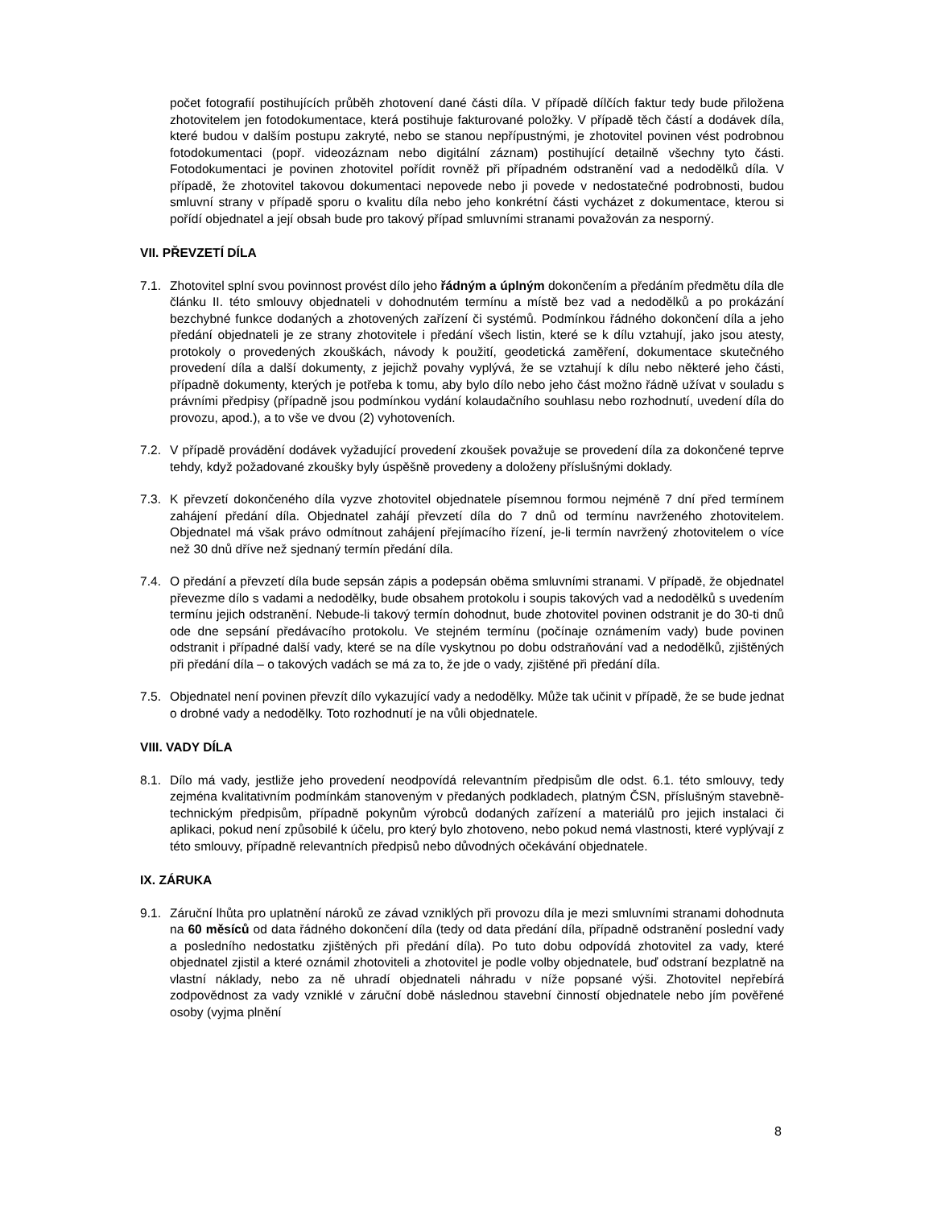počet fotografií postihujících průběh zhotovení dané části díla. V případě dílčích faktur tedy bude přiložena zhotovitelem jen fotodokumentace, která postihuje fakturované položky. V případě těch částí a dodávek díla, které budou v dalším postupu zakryté, nebo se stanou nepřípustnými, je zhotovitel povinen vést podrobnou fotodokumentaci (popř. videozáznam nebo digitální záznam) postihující detailně všechny tyto části. Fotodokumentaci je povinen zhotovitel pořídit rovněž při případném odstranění vad a nedodělků díla. V případě, že zhotovitel takovou dokumentaci nepovede nebo ji povede v nedostatečné podrobnosti, budou smluvní strany v případě sporu o kvalitu díla nebo jeho konkrétní části vycházet z dokumentace, kterou si pořídí objednatel a její obsah bude pro takový případ smluvními stranami považován za nesporný.
VII. PŘEVZETÍ DÍLA
7.1.
Zhotovitel splní svou povinnost provést dílo jeho řádným a úplným dokončením a předáním předmětu díla dle článku II. této smlouvy objednateli v dohodnutém termínu a místě bez vad a nedodělků a po prokázání bezchybné funkce dodaných a zhotovených zařízení či systémů. Podmínkou řádného dokončení díla a jeho předání objednateli je ze strany zhotovitele i předání všech listin, které se k dílu vztahují, jako jsou atesty, protokoly o provedených zkouškách, návody k použití, geodetická zaměření, dokumentace skutečného provedení díla a další dokumenty, z jejichž povahy vyplývá, že se vztahují k dílu nebo některé jeho části, případně dokumenty, kterých je potřeba k tomu, aby bylo dílo nebo jeho část možno řádně užívat v souladu s právními předpisy (případně jsou podmínkou vydání kolaudačního souhlasu nebo rozhodnutí, uvedení díla do provozu, apod.), a to vše ve dvou (2) vyhotoveních.
7.2.
V případě provádění dodávek vyžadující provedení zkoušek považuje se provedení díla za dokončené teprve tehdy, když požadované zkoušky byly úspěšně provedeny a doloženy příslušnými doklady.
7.3.
K převzetí dokončeného díla vyzve zhotovitel objednatele písemnou formou nejméně 7 dní před termínem zahájení předání díla. Objednatel zahájí převzetí díla do 7 dnů od termínu navrženého zhotovitelem. Objednatel má však právo odmítnout zahájení přejímacího řízení, je-li termín navržený zhotovitelem o více než 30 dnů dříve než sjednaný termín předání díla.
7.4.
O předání a převzetí díla bude sepsán zápis a podepsán oběma smluvními stranami. V případě, že objednatel převezme dílo s vadami a nedodělky, bude obsahem protokolu i soupis takových vad a nedodělků s uvedením termínu jejich odstranění. Nebude-li takový termín dohodnut, bude zhotovitel povinen odstranit je do 30-ti dnů ode dne sepsání předávacího protokolu. Ve stejném termínu (počínaje oznámením vady) bude povinen odstranit i případné další vady, které se na díle vyskytnou po dobu odstraňování vad a nedodělků, zjištěných při předání díla – o takových vadách se má za to, že jde o vady, zjištěné při předání díla.
7.5.
Objednatel není povinen převzít dílo vykazující vady a nedodělky. Může tak učinit v případě, že se bude jednat o drobné vady a nedodělky. Toto rozhodnutí je na vůli objednatele.
VIII. VADY DÍLA
8.1.
Dílo má vady, jestliže jeho provedení neodpovídá relevantním předpisům dle odst. 6.1. této smlouvy, tedy zejména kvalitativním podmínkám stanoveným v předaných podkladech, platným ČSN, příslušným stavebně-technickým předpisům, případně pokynům výrobců dodaných zařízení a materiálů pro jejich instalaci či aplikaci, pokud není způsobilé k účelu, pro který bylo zhotoveno, nebo pokud nemá vlastnosti, které vyplývají z této smlouvy, případně relevantních předpisů nebo důvodných očekávání objednatele.
IX. ZÁRUKA
9.1.
Záruční lhůta pro uplatnění nároků ze závad vzniklých při provozu díla je mezi smluvními stranami dohodnuta na 60 měsíců od data řádného dokončení díla (tedy od data předání díla, případně odstranění poslední vady a posledního nedostatku zjištěných při předání díla). Po tuto dobu odpovídá zhotovitel za vady, které objednatel zjistil a které oznámil zhotoviteli a zhotovitel je podle volby objednatele, buď odstraní bezplatně na vlastní náklady, nebo za ně uhradí objednateli náhradu v níže popsané výši. Zhotovitel nepřebírá zodpovědnost za vady vzniklé v záruční době následnou stavební činností objednatele nebo jím pověřené osoby (vyjma plnění
8